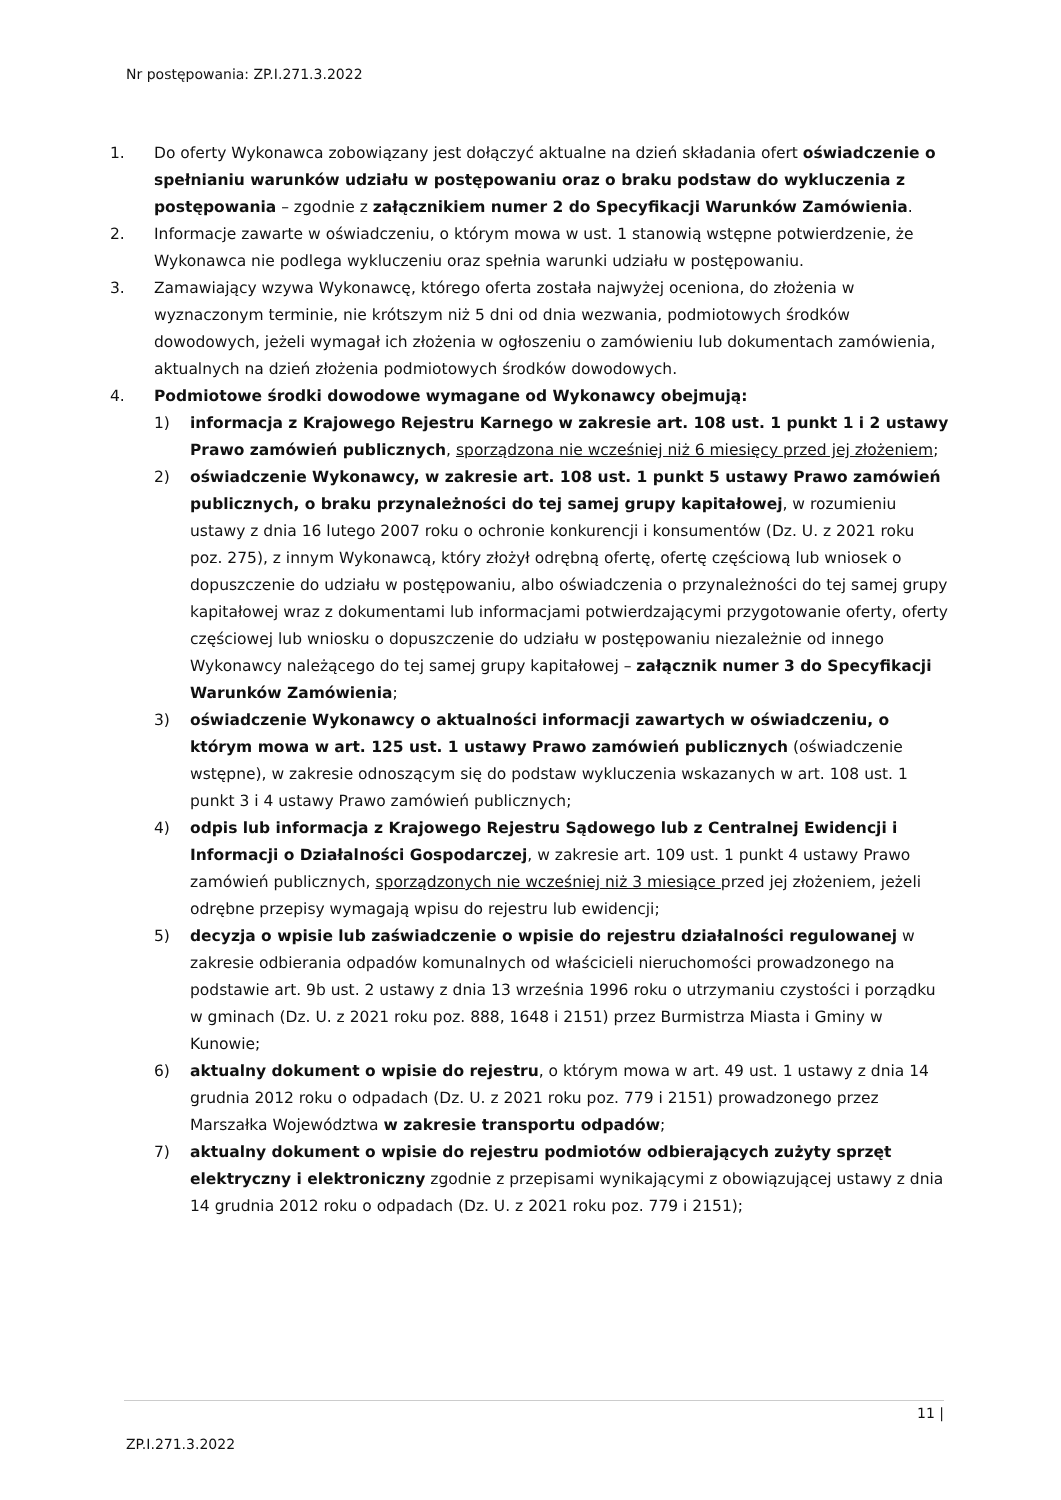Nr postępowania: ZP.I.271.3.2022
1. Do oferty Wykonawca zobowiązany jest dołączyć aktualne na dzień składania ofert oświadczenie o spełnianiu warunków udziału w postępowaniu oraz o braku podstaw do wykluczenia z postępowania – zgodnie z załącznikiem numer 2 do Specyfikacji Warunków Zamówienia.
2. Informacje zawarte w oświadczeniu, o którym mowa w ust. 1 stanowią wstępne potwierdzenie, że Wykonawca nie podlega wykluczeniu oraz spełnia warunki udziału w postępowaniu.
3. Zamawiający wzywa Wykonawcę, którego oferta została najwyżej oceniona, do złożenia w wyznaczonym terminie, nie krótszym niż 5 dni od dnia wezwania, podmiotowych środków dowodowych, jeżeli wymagał ich złożenia w ogłoszeniu o zamówieniu lub dokumentach zamówienia, aktualnych na dzień złożenia podmiotowych środków dowodowych.
4. Podmiotowe środki dowodowe wymagane od Wykonawcy obejmują:
1) informacja z Krajowego Rejestru Karnego w zakresie art. 108 ust. 1 punkt 1 i 2 ustawy Prawo zamówień publicznych, sporządzona nie wcześniej niż 6 miesięcy przed jej złożeniem;
2) oświadczenie Wykonawcy, w zakresie art. 108 ust. 1 punkt 5 ustawy Prawo zamówień publicznych, o braku przynależności do tej samej grupy kapitałowej, w rozumieniu ustawy z dnia 16 lutego 2007 roku o ochronie konkurencji i konsumentów (Dz. U. z 2021 roku poz. 275), z innym Wykonawcą, który złożył odrębną ofertę, ofertę częściową lub wniosek o dopuszczenie do udziału w postępowaniu, albo oświadczenia o przynależności do tej samej grupy kapitałowej wraz z dokumentami lub informacjami potwierdzającymi przygotowanie oferty, oferty częściowej lub wniosku o dopuszczenie do udziału w postępowaniu niezależnie od innego Wykonawcy należącego do tej samej grupy kapitałowej – załącznik numer 3 do Specyfikacji Warunków Zamówienia;
3) oświadczenie Wykonawcy o aktualności informacji zawartych w oświadczeniu, o którym mowa w art. 125 ust. 1 ustawy Prawo zamówień publicznych (oświadczenie wstępne), w zakresie odnoszącym się do podstaw wykluczenia wskazanych w art. 108 ust. 1 punkt 3 i 4 ustawy Prawo zamówień publicznych;
4) odpis lub informacja z Krajowego Rejestru Sądowego lub z Centralnej Ewidencji i Informacji o Działalności Gospodarczej, w zakresie art. 109 ust. 1 punkt 4 ustawy Prawo zamówień publicznych, sporządzonych nie wcześniej niż 3 miesiące przed jej złożeniem, jeżeli odrębne przepisy wymagają wpisu do rejestru lub ewidencji;
5) decyzja o wpisie lub zaświadczenie o wpisie do rejestru działalności regulowanej w zakresie odbierania odpadów komunalnych od właścicieli nieruchomości prowadzonego na podstawie art. 9b ust. 2 ustawy z dnia 13 września 1996 roku o utrzymaniu czystości i porządku w gminach (Dz. U. z 2021 roku poz. 888, 1648 i 2151) przez Burmistrza Miasta i Gminy w Kunowie;
6) aktualny dokument o wpisie do rejestru, o którym mowa w art. 49 ust. 1 ustawy z dnia 14 grudnia 2012 roku o odpadach (Dz. U. z 2021 roku poz. 779 i 2151) prowadzonego przez Marszałka Województwa w zakresie transportu odpadów;
7) aktualny dokument o wpisie do rejestru podmiotów odbierających zużyty sprzęt elektryczny i elektroniczny zgodnie z przepisami wynikającymi z obowiązującej ustawy z dnia 14 grudnia 2012 roku o odpadach (Dz. U. z 2021 roku poz. 779 i 2151);
11 |
ZP.I.271.3.2022